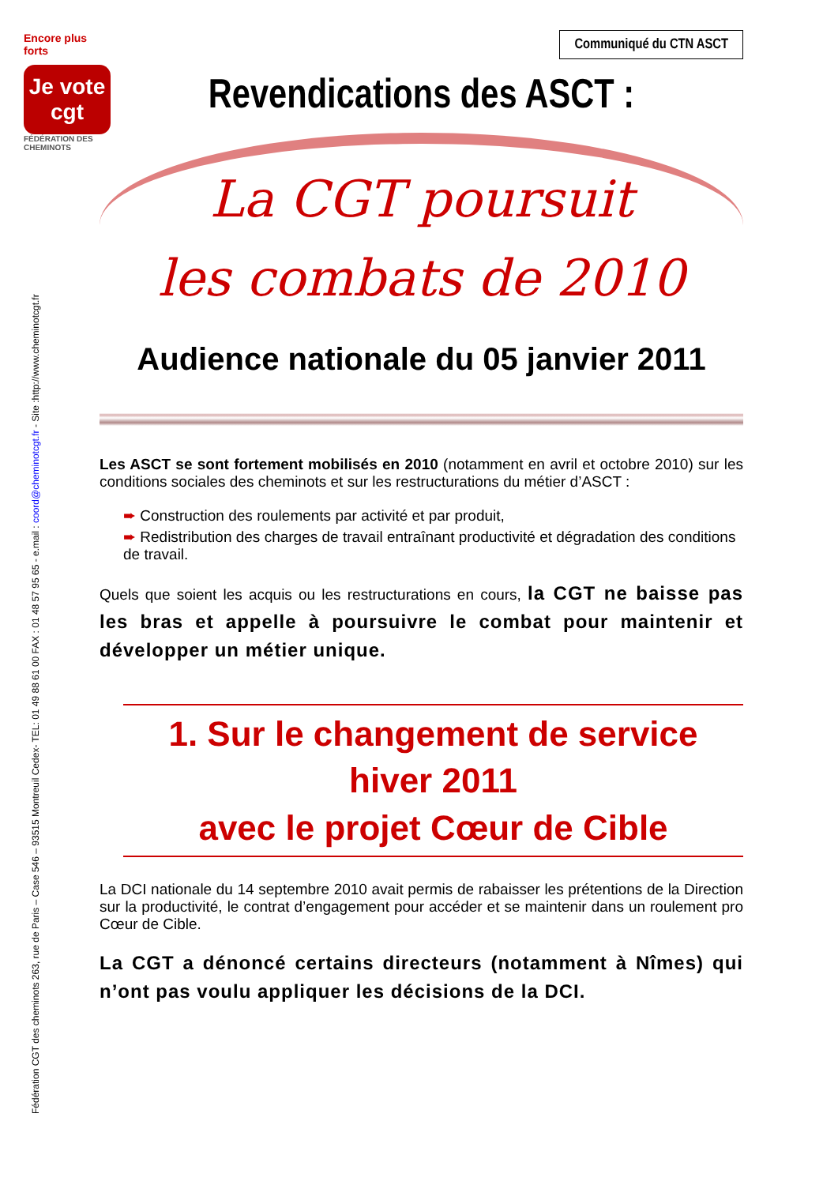Fédération CGT des cheminots 263, rue de Paris – Case 546 – 93515 Montreuil Cedex- TEL: 01 49 88 61 00 FAX : 01 48 57 95 65 - e.mail : coord@cheminotcgt.fr - Site :http://www.cheminotcgt.fr
Encore plus forts
Je vote cgt
FÉDÉRATION DES CHEMINOTS
Communiqué du CTN ASCT
Revendications des ASCT :
La CGT poursuit
les combats de 2010
Audience nationale du 05 janvier 2011
Les ASCT se sont fortement mobilisés en 2010 (notamment en avril et octobre 2010) sur les conditions sociales des cheminots et sur les restructurations du métier d’ASCT :
➨ Construction des roulements par activité et par produit,
➨ Redistribution des charges de travail entraînant productivité et dégradation des conditions de travail.
Quels que soient les acquis ou les restructurations en cours, la CGT ne baisse pas les bras et appelle à poursuivre le combat pour maintenir et développer un métier unique.
1. Sur le changement de service hiver 2011
avec le projet Cœur de Cible
La DCI nationale du 14 septembre 2010 avait permis de rabaisser les prétentions de la Direction sur la productivité, le contrat d’engagement pour accéder et se maintenir dans un roulement pro Cœur de Cible.
La CGT a dénoncé certains directeurs (notamment à Nîmes) qui n’ont pas voulu appliquer les décisions de la DCI.